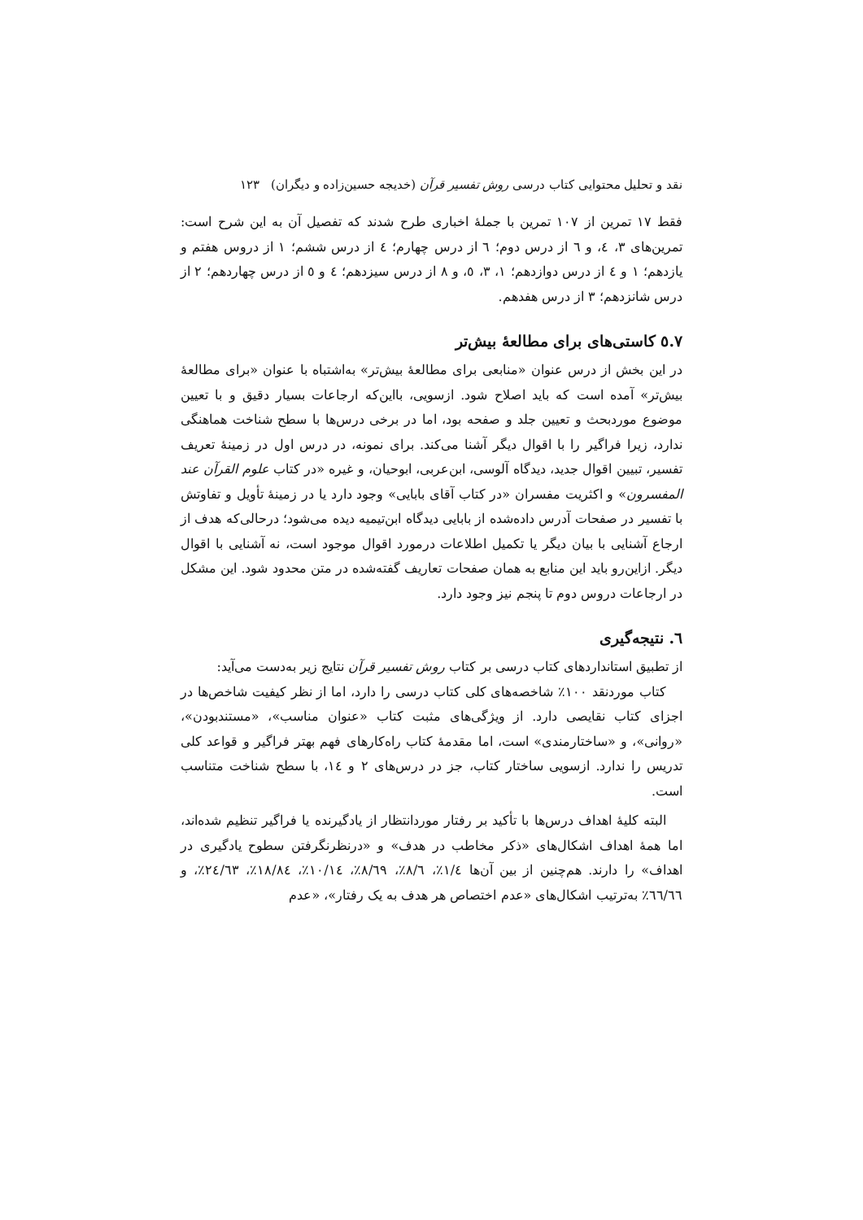نقد و تحلیل محتوایی کتاب درسی روش تفسیر قرآن (خدیجه حسین‌زاده و دیگران) ۱۲۳
فقط ۱۷ تمرین از ۱۰۷ تمرین با جملهٔ اخباری طرح شدند که تفصیل آن به این شرح است: تمرین‌های ۳، ٤، و ٦ از درس دوم؛ ٦ از درس چهارم؛ ٤ از درس ششم؛ ۱ از دروس هفتم و یازدهم؛ ۱ و ٤ از درس دوازدهم؛ ۱، ۳، ٥، و ۸ از درس سیزدهم؛ ٤ و ٥ از درس چهاردهم؛ ۲ از درس شانزدهم؛ ۳ از درس هفدهم.
۷.٥ کاستی‌های برای مطالعهٔ بیش‌تر
در این بخش از درس عنوان «منابعی برای مطالعهٔ بیش‌تر» به‌اشتباه با عنوان «برای مطالعهٔ بیش‌تر» آمده است که باید اصلاح شود. ازسویی، بااین‌که ارجاعات بسیار دقیق و با تعیین موضوع موردبحث و تعیین جلد و صفحه بود، اما در برخی درس‌ها با سطح شناخت هماهنگی ندارد، زیرا فراگیر را با اقوال دیگر آشنا می‌کند. برای نمونه، در درس اول در زمینهٔ تعریف تفسیر، تبیین اقوال جدید، دیدگاه آلوسی، ابن‌عربی، ابوحیان، و غیره «در کتاب علوم القرآن عند المفسرون» و اکثریت مفسران «در کتاب آقای بابایی» وجود دارد یا در زمینهٔ تأویل و تفاوتش با تفسیر در صفحات آدرس داده‌شده از بابایی دیدگاه ابن‌تیمیه دیده می‌شود؛ درحالی‌که هدف از ارجاع آشنایی با بیان دیگر یا تکمیل اطلاعات درمورد اقوال موجود است، نه آشنایی با اقوال دیگر. ازاین‌رو باید این منابع به همان صفحات تعاریف گفته‌شده در متن محدود شود. این مشکل در ارجاعات دروس دوم تا پنجم نیز وجود دارد.
٦. نتیجه‌گیری
از تطبیق استانداردهای کتاب درسی بر کتاب روش تفسیر قرآن نتایج زیر به‌دست می‌آید:
کتاب موردنقد ۱۰۰٪ شاخصه‌های کلی کتاب درسی را دارد، اما از نظر کیفیت شاخص‌ها در اجزای کتاب نقایصی دارد. از ویژگی‌های مثبت کتاب «عنوان مناسب»، «مستندبودن»، «روانی»، و «ساختارمندی» است، اما مقدمهٔ کتاب راه‌کارهای فهم بهتر فراگیر و قواعد کلی تدریس را ندارد. ازسویی ساختار کتاب، جز در درس‌های ۲ و ١٤، با سطح شناخت متناسب است.
البته کلیهٔ اهداف درس‌ها با تأکید بر رفتار موردانتظار از یادگیرنده یا فراگیر تنظیم شده‌اند، اما همهٔ اهداف اشکال‌های «ذکر مخاطب در هدف» و «درنظرنگرفتن سطوح یادگیری در اهداف» را دارند. هم‌چنین از بین آن‌ها ١/٤٪، ٨/٦٪، ٨/٦٩٪، ١٠/١٤٪، ١٨/٨٤٪، ٢٤/٦٣٪، و ٦٦/٦٦٪ به‌ترتیب اشکال‌های «عدم اختصاص هر هدف به یک رفتار»، «عدم